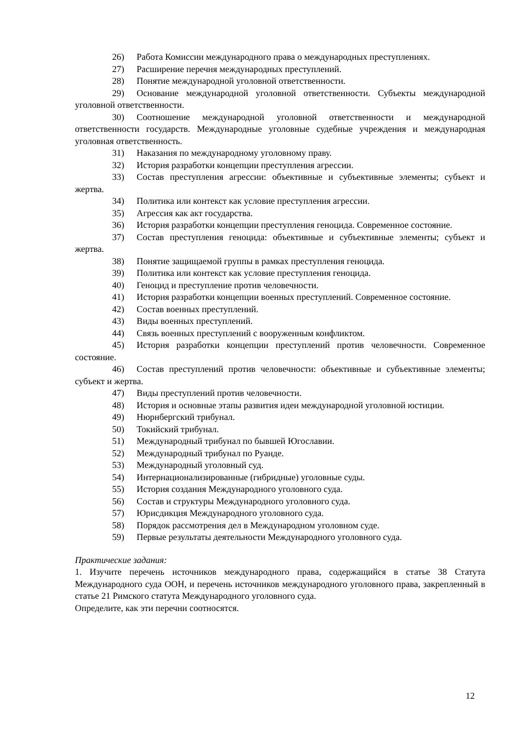26) Работа Комиссии международного права о международных преступлениях.
27) Расширение перечня международных преступлений.
28) Понятие международной уголовной ответственности.
29) Основание международной уголовной ответственности. Субъекты международной уголовной ответственности.
30) Соотношение международной уголовной ответственности и международной ответственности государств. Международные уголовные судебные учреждения и международная уголовная ответственность.
31) Наказания по международному уголовному праву.
32) История разработки концепции преступления агрессии.
33) Состав преступления агрессии: объективные и субъективные элементы; субъект и жертва.
34) Политика или контекст как условие преступления агрессии.
35) Агрессия как акт государства.
36) История разработки концепции преступления геноцида. Современное состояние.
37) Состав преступления геноцида: объективные и субъективные элементы; субъект и жертва.
38) Понятие защищаемой группы в рамках преступления геноцида.
39) Политика или контекст как условие преступления геноцида.
40) Геноцид и преступление против человечности.
41) История разработки концепции военных преступлений. Современное состояние.
42) Состав военных преступлений.
43) Виды военных преступлений.
44) Связь военных преступлений с вооруженным конфликтом.
45) История разработки концепции преступлений против человечности. Современное состояние.
46) Состав преступлений против человечности: объективные и субъективные элементы; субъект и жертва.
47) Виды преступлений против человечности.
48) История и основные этапы развития идеи международной уголовной юстиции.
49) Нюрнбергский трибунал.
50) Токийский трибунал.
51) Международный трибунал по бывшей Югославии.
52) Международный трибунал по Руанде.
53) Международный уголовный суд.
54) Интернационализированные (гибридные) уголовные суды.
55) История создания Международного уголовного суда.
56) Состав и структуры Международного уголовного суда.
57) Юрисдикция Международного уголовного суда.
58) Порядок рассмотрения дел в Международном уголовном суде.
59) Первые результаты деятельности Международного уголовного суда.
Практические задания:
1. Изучите перечень источников международного права, содержащийся в статье 38 Статута Международного суда ООН, и перечень источников международного уголовного права, закрепленный в статье 21 Римского статута Международного уголовного суда.
Определите, как эти перечни соотносятся.
12